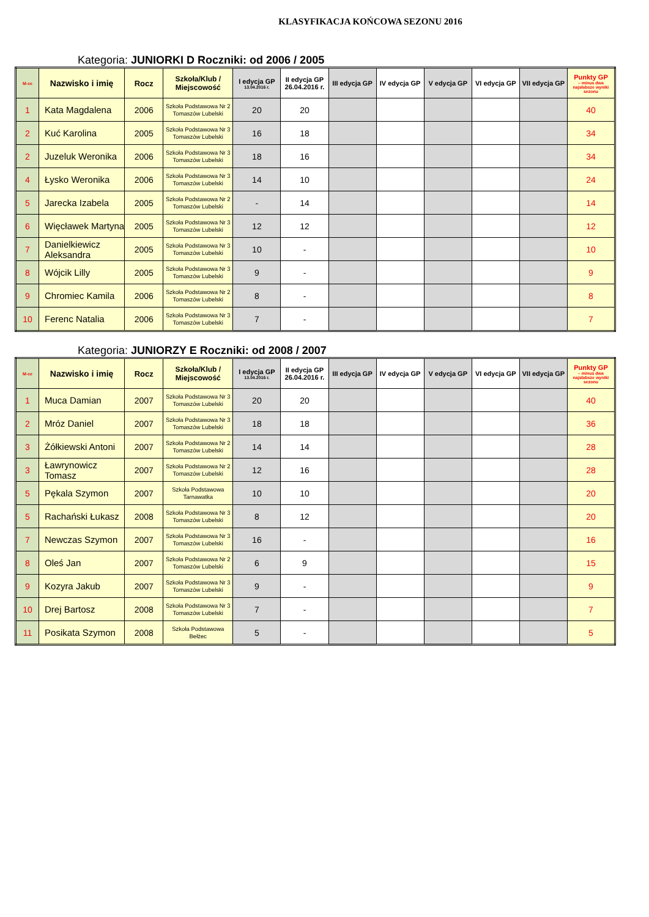KLASYFIKACJA KOŃCOWA SEZONU 2016
Kategoria: JUNIORKI D Roczniki: od 2006 / 2005
| M-ce | Nazwisko i imię | Rocz | Szkoła/Klub / Miejscowość | I edycja GP 13.04.2016 r. | II edycja GP 26.04.2016 r. | III edycja GP | IV edycja GP | V edycja GP | VI edycja GP | VII edycja GP | Punkty GP – minus dwa najsłabsze wyniki sezonu |
| --- | --- | --- | --- | --- | --- | --- | --- | --- | --- | --- | --- |
| 1 | Kata Magdalena | 2006 | Szkoła Podstawowa Nr 2 Tomaszów Lubelski | 20 | 20 | | | | | | 40 |
| 2 | Kuć Karolina | 2005 | Szkoła Podstawowa Nr 3 Tomaszów Lubelski | 16 | 18 | | | | | | 34 |
| 2 | Juzeluk Weronika | 2006 | Szkoła Podstawowa Nr 3 Tomaszów Lubelski | 18 | 16 | | | | | | 34 |
| 4 | Łysko Weronika | 2006 | Szkoła Podstawowa Nr 3 Tomaszów Lubelski | 14 | 10 | | | | | | 24 |
| 5 | Jarecka Izabela | 2005 | Szkoła Podstawowa Nr 2 Tomaszów Lubelski | - | 14 | | | | | | 14 |
| 6 | Więcławek Martyna | 2005 | Szkoła Podstawowa Nr 3 Tomaszów Lubelski | 12 | 12 | | | | | | 12 |
| 7 | Danielkiewicz Aleksandra | 2005 | Szkoła Podstawowa Nr 3 Tomaszów Lubelski | 10 | - | | | | | | 10 |
| 8 | Wójcik Lilly | 2005 | Szkoła Podstawowa Nr 3 Tomaszów Lubelski | 9 | - | | | | | | 9 |
| 9 | Chromiec Kamila | 2006 | Szkoła Podstawowa Nr 2 Tomaszów Lubelski | 8 | - | | | | | | 8 |
| 10 | Ferenc Natalia | 2006 | Szkoła Podstawowa Nr 3 Tomaszów Lubelski | 7 | - | | | | | | 7 |
Kategoria: JUNIORZY E Roczniki: od 2008 / 2007
| M-ce | Nazwisko i imię | Rocz | Szkoła/Klub / Miejscowość | I edycja GP 13.04.2016 r. | II edycja GP 26.04.2016 r. | III edycja GP | IV edycja GP | V edycja GP | VI edycja GP | VII edycja GP | Punkty GP – minus dwa najsłabsze wyniki sezonu |
| --- | --- | --- | --- | --- | --- | --- | --- | --- | --- | --- | --- |
| 1 | Muca Damian | 2007 | Szkoła Podstawowa Nr 3 Tomaszów Lubelski | 20 | 20 | | | | | | 40 |
| 2 | Mróz Daniel | 2007 | Szkoła Podstawowa Nr 3 Tomaszów Lubelski | 18 | 18 | | | | | | 36 |
| 3 | Żółkiewski Antoni | 2007 | Szkoła Podstawowa Nr 2 Tomaszów Lubelski | 14 | 14 | | | | | | 28 |
| 3 | Ławrynowicz Tomasz | 2007 | Szkoła Podstawowa Nr 2 Tomaszów Lubelski | 12 | 16 | | | | | | 28 |
| 5 | Pękala Szymon | 2007 | Szkoła Podstawowa Tarnawatka | 10 | 10 | | | | | | 20 |
| 5 | Rachański Łukasz | 2008 | Szkoła Podstawowa Nr 3 Tomaszów Lubelski | 8 | 12 | | | | | | 20 |
| 7 | Newczas Szymon | 2007 | Szkoła Podstawowa Nr 3 Tomaszów Lubelski | 16 | - | | | | | | 16 |
| 8 | Oleś Jan | 2007 | Szkoła Podstawowa Nr 2 Tomaszów Lubelski | 6 | 9 | | | | | | 15 |
| 9 | Kozyra Jakub | 2007 | Szkoła Podstawowa Nr 3 Tomaszów Lubelski | 9 | - | | | | | | 9 |
| 10 | Drej Bartosz | 2008 | Szkoła Podstawowa Nr 3 Tomaszów Lubelski | 7 | - | | | | | | 7 |
| 11 | Posikata Szymon | 2008 | Szkoła Podstawowa Bełżec | 5 | - | | | | | | 5 |